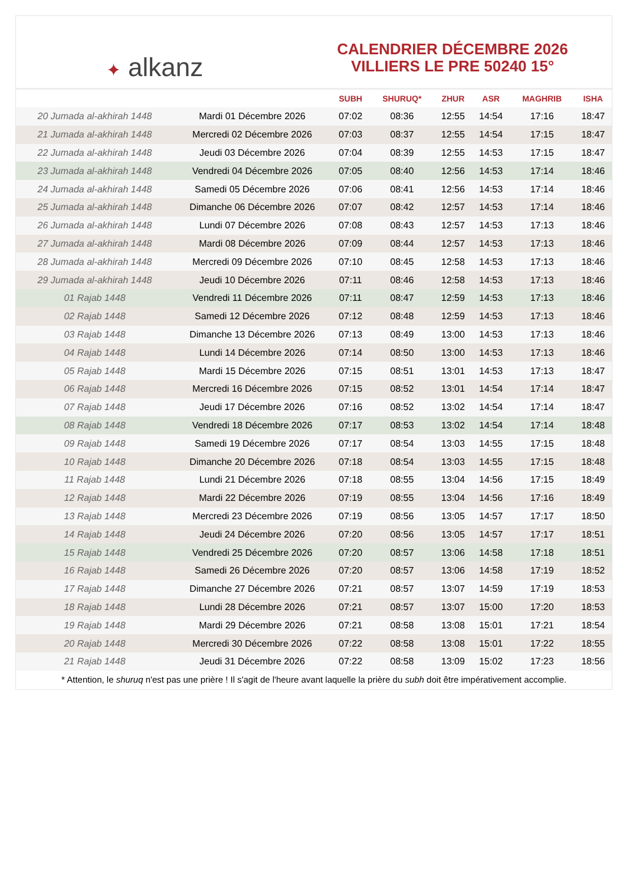✦ alkanz
CALENDRIER DÉCEMBRE 2026
VILLIERS LE PRE 50240 15°
| | | SUBH | SHURUQ* | ZHUR | ASR | MAGHRIB | ISHA |
| --- | --- | --- | --- | --- | --- | --- | --- |
| 20 Jumada al-akhirah 1448 | Mardi 01 Décembre 2026 | 07:02 | 08:36 | 12:55 | 14:54 | 17:16 | 18:47 |
| 21 Jumada al-akhirah 1448 | Mercredi 02 Décembre 2026 | 07:03 | 08:37 | 12:55 | 14:54 | 17:15 | 18:47 |
| 22 Jumada al-akhirah 1448 | Jeudi 03 Décembre 2026 | 07:04 | 08:39 | 12:55 | 14:53 | 17:15 | 18:47 |
| 23 Jumada al-akhirah 1448 | Vendredi 04 Décembre 2026 | 07:05 | 08:40 | 12:56 | 14:53 | 17:14 | 18:46 |
| 24 Jumada al-akhirah 1448 | Samedi 05 Décembre 2026 | 07:06 | 08:41 | 12:56 | 14:53 | 17:14 | 18:46 |
| 25 Jumada al-akhirah 1448 | Dimanche 06 Décembre 2026 | 07:07 | 08:42 | 12:57 | 14:53 | 17:14 | 18:46 |
| 26 Jumada al-akhirah 1448 | Lundi 07 Décembre 2026 | 07:08 | 08:43 | 12:57 | 14:53 | 17:13 | 18:46 |
| 27 Jumada al-akhirah 1448 | Mardi 08 Décembre 2026 | 07:09 | 08:44 | 12:57 | 14:53 | 17:13 | 18:46 |
| 28 Jumada al-akhirah 1448 | Mercredi 09 Décembre 2026 | 07:10 | 08:45 | 12:58 | 14:53 | 17:13 | 18:46 |
| 29 Jumada al-akhirah 1448 | Jeudi 10 Décembre 2026 | 07:11 | 08:46 | 12:58 | 14:53 | 17:13 | 18:46 |
| 01 Rajab 1448 | Vendredi 11 Décembre 2026 | 07:11 | 08:47 | 12:59 | 14:53 | 17:13 | 18:46 |
| 02 Rajab 1448 | Samedi 12 Décembre 2026 | 07:12 | 08:48 | 12:59 | 14:53 | 17:13 | 18:46 |
| 03 Rajab 1448 | Dimanche 13 Décembre 2026 | 07:13 | 08:49 | 13:00 | 14:53 | 17:13 | 18:46 |
| 04 Rajab 1448 | Lundi 14 Décembre 2026 | 07:14 | 08:50 | 13:00 | 14:53 | 17:13 | 18:46 |
| 05 Rajab 1448 | Mardi 15 Décembre 2026 | 07:15 | 08:51 | 13:01 | 14:53 | 17:13 | 18:47 |
| 06 Rajab 1448 | Mercredi 16 Décembre 2026 | 07:15 | 08:52 | 13:01 | 14:54 | 17:14 | 18:47 |
| 07 Rajab 1448 | Jeudi 17 Décembre 2026 | 07:16 | 08:52 | 13:02 | 14:54 | 17:14 | 18:47 |
| 08 Rajab 1448 | Vendredi 18 Décembre 2026 | 07:17 | 08:53 | 13:02 | 14:54 | 17:14 | 18:48 |
| 09 Rajab 1448 | Samedi 19 Décembre 2026 | 07:17 | 08:54 | 13:03 | 14:55 | 17:15 | 18:48 |
| 10 Rajab 1448 | Dimanche 20 Décembre 2026 | 07:18 | 08:54 | 13:03 | 14:55 | 17:15 | 18:48 |
| 11 Rajab 1448 | Lundi 21 Décembre 2026 | 07:18 | 08:55 | 13:04 | 14:56 | 17:15 | 18:49 |
| 12 Rajab 1448 | Mardi 22 Décembre 2026 | 07:19 | 08:55 | 13:04 | 14:56 | 17:16 | 18:49 |
| 13 Rajab 1448 | Mercredi 23 Décembre 2026 | 07:19 | 08:56 | 13:05 | 14:57 | 17:17 | 18:50 |
| 14 Rajab 1448 | Jeudi 24 Décembre 2026 | 07:20 | 08:56 | 13:05 | 14:57 | 17:17 | 18:51 |
| 15 Rajab 1448 | Vendredi 25 Décembre 2026 | 07:20 | 08:57 | 13:06 | 14:58 | 17:18 | 18:51 |
| 16 Rajab 1448 | Samedi 26 Décembre 2026 | 07:20 | 08:57 | 13:06 | 14:58 | 17:19 | 18:52 |
| 17 Rajab 1448 | Dimanche 27 Décembre 2026 | 07:21 | 08:57 | 13:07 | 14:59 | 17:19 | 18:53 |
| 18 Rajab 1448 | Lundi 28 Décembre 2026 | 07:21 | 08:57 | 13:07 | 15:00 | 17:20 | 18:53 |
| 19 Rajab 1448 | Mardi 29 Décembre 2026 | 07:21 | 08:58 | 13:08 | 15:01 | 17:21 | 18:54 |
| 20 Rajab 1448 | Mercredi 30 Décembre 2026 | 07:22 | 08:58 | 13:08 | 15:01 | 17:22 | 18:55 |
| 21 Rajab 1448 | Jeudi 31 Décembre 2026 | 07:22 | 08:58 | 13:09 | 15:02 | 17:23 | 18:56 |
* Attention, le shuruq n'est pas une prière ! Il s'agit de l'heure avant laquelle la prière du subh doit être impérativement accomplie.